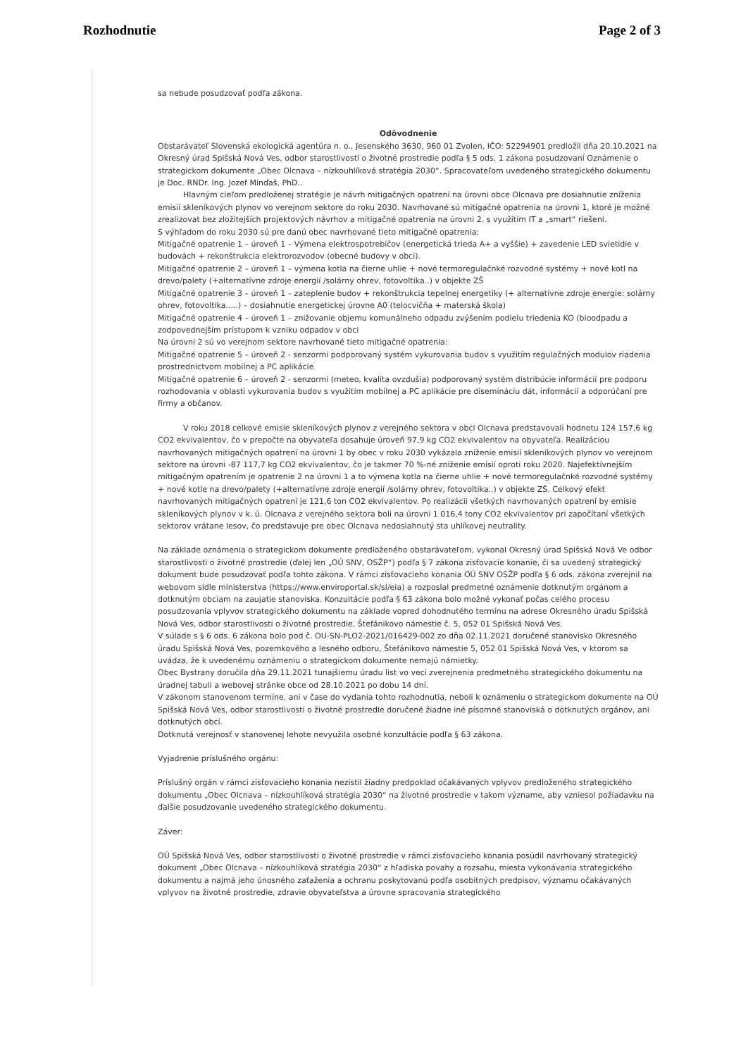Rozhodnutie Page 2 of 3
sa nebude posudzovať podľa zákona.
Odôvodnenie
Obstarávateľ Slovenská ekologická agentúra n. o., Jesenského 3630, 960 01 Zvolen, IČO: 52294901 predložil dňa 20.10.2021 na Okresný úrad Spišská Nová Ves, odbor starostlivosti o životné prostredie podľa § 5 ods. 1 zákona posudzovaní Oznámenie o strategickom dokumente „Obec Olcnava – nízkouhlíková stratégia 2030“. Spracovateľom uvedeného strategického dokumentu je Doc. RNDr. Ing. Jozef Minďaš, PhD..
Hlavným cieľom predloženej stratégie je návrh mitigačných opatrení na úrovni obce Olcnava pre dosiahnutie zníženia emisií skleníkových plynov vo verejnom sektore do roku 2030. Navrhované sú mitigačné opatrenia na úrovni 1, ktoré je možné zrealizovat bez zložitejších projektových návrhov a mitigačné opatrenia na úrovni 2. s využitím IT a „smart“ riešení.
S výhľadom do roku 2030 sú pre danú obec navrhované tieto mitigačné opatrenia:
Mitigačné opatrenie 1 – úroveň 1 – Výmena elektrospotrebičov (energetická trieda A+ a vyššie) + zavedenie LED svietidie v budovách + rekonštrukcia elektrorozvodov (obecné budovy v obci).
Mitigačné opatrenie 2 – úroveň 1 – výmena kotla na čierne uhlie + nové termoregulačnké rozvodné systémy + nové kotl na drevo/palety (+alternatívne zdroje energií /solárny ohrev, fotovoltika..) v objekte ZŠ
Mitigačné opatrenie 3 – úroveň 1 – zateplenie budov + rekonštrukcia tepelnej energetiky (+ alternatívne zdroje energie: solárny ohrev, fotovoltika.....) – dosiahnutie energetickej úrovne A0 (telocvičňa + materská škola)
Mitigačné opatrenie 4 – úroveň 1 – znižovanie objemu komunálneho odpadu zvýšením podielu triedenia KO (bioodpadu a zodpovednejším prístupom k vzniku odpadov v obci
Na úrovni 2 sú vo verejnom sektore navrhované tieto mitigačné opatrenia:
Mitigačné opatrenie 5 – úroveň 2 - senzormi podporovaný systém vykurovania budov s využitím regulačných modulov riadenia prostredníctvom mobilnej a PC aplikácie
Mitigačné opatrenie 6 – úroveň 2 - senzormi (meteo, kvalita ovzdušia) podporovaný systém distribúcie informácií pre podporu rozhodovania v oblasti vykurovania budov s využitím mobilnej a PC aplikácie pre disemináciu dát, informácií a odporúčaní pre firmy a občanov.
V roku 2018 celkové emisie skleníkových plynov z verejného sektora v obci Olcnava predstavovali hodnotu 124 157,6 kg CO2 ekvivalentov, čo v prepočte na obyvateľa dosahuje úroveň 97,9 kg CO2 ekvivalentov na obyvateľa. Realizáciou navrhovaných mitigačných opatrení na úrovni 1 by obec v roku 2030 vykázala zníženie emisií skleníkových plynov vo verejnom sektore na úrovni -87 117,7 kg CO2 ekvivalentov, čo je takmer 70 %-né zníženie emisií oproti roku 2020. Najefektívnejším mitigačným opatrením je opatrenie 2 na úrovni 1 a to výmena kotla na čierne uhlie + nové termoregulačnké rozvodné systémy + nové kotle na drevo/palety (+alternatívne zdroje energií /solárny ohrev, fotovoltika..) v objekte ZŠ. Celkový efekt navrhovaných mitigačných opatrení je 121,6 ton CO2 ekvivalentov. Po realizácii všetkých navrhovaných opatrení by emisie skleníkových plynov v k. ú. Olcnava z verejného sektora boli na úrovni 1 016,4 tony CO2 ekvivalentov pri započítaní všetkých sektorov vrátane lesov, čo predstavuje pre obec Olcnava nedosiahnutý sta uhlíkovej neutrality.
Na základe oznámenia o strategickom dokumente predloženého obstarávateľom, vykonal Okresný úrad Spišská Nová Ve odbor starostlivosti o životné prostredie (ďalej len „OÚ SNV, OSŽP“) podľa § 7 zákona zisťovacie konanie, či sa uvedený strategický dokument bude posudzovať podľa tohto zákona. V rámci zisťovacieho konania OÚ SNV OSŽP podľa § 6 ods. zákona zverejnil na webovom sídle ministerstva (https://www.enviroportal.sk/sl/eia) a rozposlal predmetné oznámenie dotknutým orgánom a dotknutým obciam na zaujatie stanoviska. Konzultácie podľa § 63 zákona bolo možné vykonať počas celého procesu posudzovania vplyvov strategického dokumentu na základe vopred dohodnutého termínu na adrese Okresného úradu Spišská Nová Ves, odbor starostlivosti o životné prostredie, Štefánikovo námestie č. 5, 052 01 Spišská Nová Ves.
V súlade s § 6 ods. 6 zákona bolo pod č. OU-SN-PLO2-2021/016429-002 zo dňa 02.11.2021 doručené stanovisko Okresného úradu Spišská Nová Ves, pozemkového a lesného odboru, Štefánikovo námestie 5, 052 01 Spišská Nová Ves, v ktorom sa uvádza, že k uvedenému oznámeniu o strategickom dokumente nemajú námietky.
Obec Bystrany doručila dňa 29.11.2021 tunajšiemu úradu list vo veci zverejnenia predmetného strategického dokumentu na úradnej tabuli a webovej stránke obce od 28.10.2021 po dobu 14 dní.
V zákonom stanovenom termíne, ani v čase do vydania tohto rozhodnutia, neboli k oznámeniu o strategickom dokumente na OÚ Spišská Nová Ves, odbor starostlivosti o životné prostredie doručené žiadne iné písomné stanoviská o dotknutých orgánov, ani dotknutých obcí.
Dotknutá verejnosť v stanovenej lehote nevyužila osobné konzultácie podľa § 63 zákona.
Vyjadrenie príslušného orgánu:
Príslušný orgán v rámci zisťovacieho konania nezistil žiadny predpoklad očakávaných vplyvov predloženého strategického dokumentu „Obec Olcnava – nízkouhlíková stratégia 2030“ na životné prostredie v takom význame, aby vzniesol požiadavku na ďalšie posudzovanie uvedeného strategického dokumentu.
Záver:
OÚ Spišská Nová Ves, odbor starostlivosti o životné prostredie v rámci zisťovacieho konania posúdil navrhovaný strategický dokument „Obec Olcnava – nízkouhlíková stratégia 2030“ z hľadiska povahy a rozsahu, miesta vykonávania strategického dokumentu a najmä jeho únosného zaťaženia a ochranu poskytovanú podľa osobitných predpisov, významu očakávaných vplyvov na životné prostredie, zdravie obyvateľstva a úrovne spracovania strategického